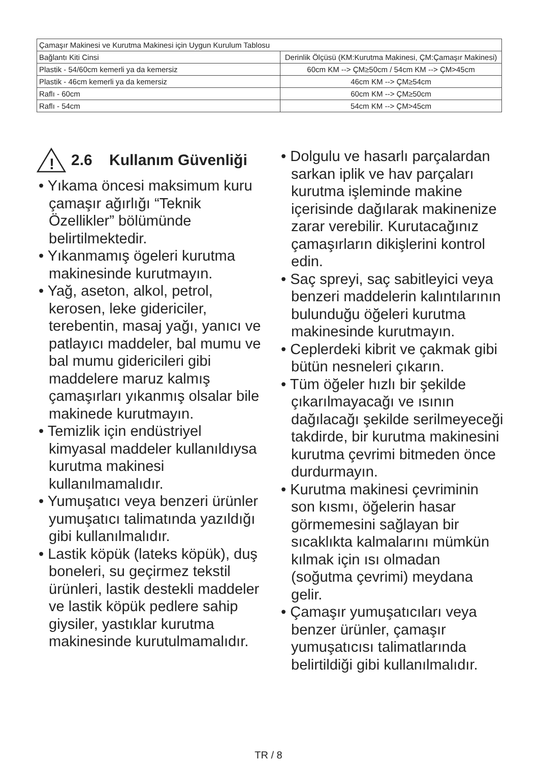| Çamaşır Makinesi ve Kurutma Makinesi için Uygun Kurulum Tablosu | |
| Bağlantı Kiti Cinsi | Derinlik Ölçüsü (KM:Kurutma Makinesi, ÇM:Çamaşır Makinesi) |
| Plastik - 54/60cm kemerli ya da kemersiz | 60cm KM --> ÇM≥50cm / 54cm KM --> ÇM>45cm |
| Plastik - 46cm kemerli ya da kemersiz | 46cm KM --> ÇM≥54cm |
| Raflı - 60cm | 60cm KM --> ÇM≥50cm |
| Raflı - 54cm | 54cm KM --> ÇM>45cm |
!
2.6 Kullanım Güvenliği
• Yıkama öncesi maksimum kuru çamaşır ağırlığı “Teknik Özellikler” bölümünde belirtilmektedir.
• Yıkanmamış ögeleri kurutma makinesinde kurutmayın.
• Yağ, aseton, alkol, petrol, kerosen, leke gidericiler, terebentin, masaj yağı, yanıcı ve patlayıcı maddeler, bal mumu ve bal mumu gidericileri gibi maddelere maruz kalmış çamaşırları yıkanmış olsalar bile makinede kurutmayın.
• Temizlik için endüstriyel kimyasal maddeler kullanıldıysa kurutma makinesi kullanılmamalıdır.
• Yumuşatıcı veya benzeri ürünler yumuşatıcı talimatında yazıldığı gibi kullanılmalıdır.
• Lastik köpük (lateks köpük), duş boneleri, su geçirmez tekstil ürünleri, lastik destekli maddeler ve lastik köpük pedlere sahip giysiler, yastıklar kurutma makinesinde kurutulmamalıdır.
• Dolgulu ve hasarlı parçalardan sarkan iplik ve hav parçaları kurutma işleminde makine içerisinde dağılarak makinenize zarar verebilir. Kurutacağınız çamaşırların dikişlerini kontrol edin.
• Saç spreyi, saç sabitleyici veya benzeri maddelerin kalıntılarının bulunduğu öğeleri kurutma makinesinde kurutmayın.
• Ceplerdeki kibrit ve çakmak gibi bütün nesneleri çıkarın.
• Tüm öğeler hızlı bir şekilde çıkarılmayacağı ve ısının dağılacağı şekilde serilmeyeceği takdirde, bir kurutma makinesini kurutma çevrimi bitmeden önce durdurmayın.
• Kurutma makinesi çevriminin son kısmı, öğelerin hasar görmemesini sağlayan bir sıcaklıkta kalmalarını mümkün kılmak için ısı olmadan (soğutma çevrimi) meydana gelir.
• Çamaşır yumuşatıcıları veya benzer ürünler, çamaşır yumuşatıcısı talimatlarında belirtildiği gibi kullanılmalıdır.
TR / 8